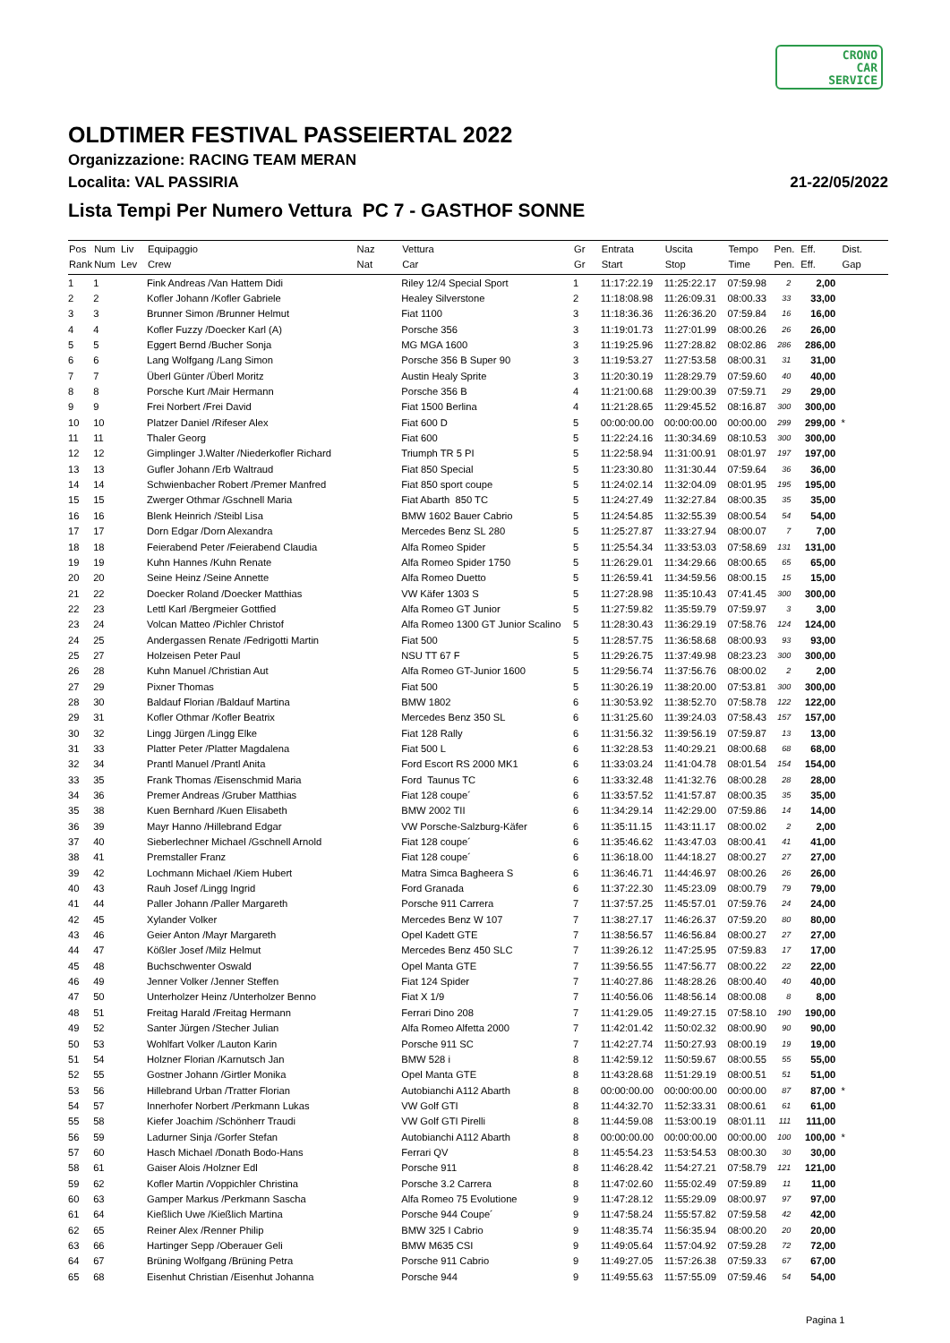CRONO
CAR
SERVICE
OLDTIMER FESTIVAL PASSEIERTAL 2022
Organizzazione: RACING TEAM MERAN
Localita: VAL PASSIRIA 21-22/05/2022
Lista Tempi Per Numero Vettura PC 7 - GASTHOF SONNE
| Pos | Num | Liv | Equipaggio | Naz | Vettura | Gr | Entrata | Uscita | Tempo | Pen. | Eff. | Dist. |
| --- | --- | --- | --- | --- | --- | --- | --- | --- | --- | --- | --- | --- |
| Rank | Num | Lev | Crew | Nat | Car | Gr | Start | Stop | Time | Pen. | Eff. | Gap |
| 1 | 1 | | Fink Andreas /Van Hattem Didi | | Riley 12/4 Special Sport | 1 | 11:17:22.19 | 11:25:22.17 | 07:59.98 | 2 | 2,00 | |
| 2 | 2 | | Kofler Johann /Kofler Gabriele | | Healey Silverstone | 2 | 11:18:08.98 | 11:26:09.31 | 08:00.33 | 33 | 33,00 | |
| 3 | 3 | | Brunner Simon /Brunner Helmut | | Fiat 1100 | 3 | 11:18:36.36 | 11:26:36.20 | 07:59.84 | 16 | 16,00 | |
| 4 | 4 | | Kofler Fuzzy /Doecker Karl (A) | | Porsche 356 | 3 | 11:19:01.73 | 11:27:01.99 | 08:00.26 | 26 | 26,00 | |
| 5 | 5 | | Eggert Bernd /Bucher Sonja | | MG MGA 1600 | 3 | 11:19:25.96 | 11:27:28.82 | 08:02.86 | 286 | 286,00 | |
| 6 | 6 | | Lang Wolfgang /Lang Simon | | Porsche 356 B Super 90 | 3 | 11:19:53.27 | 11:27:53.58 | 08:00.31 | 31 | 31,00 | |
| 7 | 7 | | Überl Günter /Überl Moritz | | Austin Healy Sprite | 3 | 11:20:30.19 | 11:28:29.79 | 07:59.60 | 40 | 40,00 | |
| 8 | 8 | | Porsche Kurt /Mair Hermann | | Porsche 356 B | 4 | 11:21:00.68 | 11:29:00.39 | 07:59.71 | 29 | 29,00 | |
| 9 | 9 | | Frei Norbert /Frei David | | Fiat 1500 Berlina | 4 | 11:21:28.65 | 11:29:45.52 | 08:16.87 | 300 | 300,00 | |
| 10 | 10 | | Platzer Daniel /Rifeser Alex | | Fiat 600 D | 5 | 00:00:00.00 | 00:00:00.00 | 00:00.00 | 299 | 299,00 | * |
| 11 | 11 | | Thaler Georg | | Fiat 600 | 5 | 11:22:24.16 | 11:30:34.69 | 08:10.53 | 300 | 300,00 | |
| 12 | 12 | | Gimplinger J.Walter /Niederkofler Richard | | Triumph TR 5 PI | 5 | 11:22:58.94 | 11:31:00.91 | 08:01.97 | 197 | 197,00 | |
| 13 | 13 | | Gufler Johann /Erb Waltraud | | Fiat 850 Special | 5 | 11:23:30.80 | 11:31:30.44 | 07:59.64 | 36 | 36,00 | |
| 14 | 14 | | Schwienbacher Robert /Premer Manfred | | Fiat 850 sport coupe | 5 | 11:24:02.14 | 11:32:04.09 | 08:01.95 | 195 | 195,00 | |
| 15 | 15 | | Zwerger Othmar /Gschnell Maria | | Fiat Abarth 850 TC | 5 | 11:24:27.49 | 11:32:27.84 | 08:00.35 | 35 | 35,00 | |
| 16 | 16 | | Blenk Heinrich /Steibl Lisa | | BMW 1602 Bauer Cabrio | 5 | 11:24:54.85 | 11:32:55.39 | 08:00.54 | 54 | 54,00 | |
| 17 | 17 | | Dorn Edgar /Dorn Alexandra | | Mercedes Benz SL 280 | 5 | 11:25:27.87 | 11:33:27.94 | 08:00.07 | 7 | 7,00 | |
| 18 | 18 | | Feierabend Peter /Feierabend Claudia | | Alfa Romeo Spider | 5 | 11:25:54.34 | 11:33:53.03 | 07:58.69 | 131 | 131,00 | |
| 19 | 19 | | Kuhn Hannes /Kuhn Renate | | Alfa Romeo Spider 1750 | 5 | 11:26:29.01 | 11:34:29.66 | 08:00.65 | 65 | 65,00 | |
| 20 | 20 | | Seine Heinz /Seine Annette | | Alfa Romeo Duetto | 5 | 11:26:59.41 | 11:34:59.56 | 08:00.15 | 15 | 15,00 | |
| 21 | 22 | | Doecker Roland /Doecker Matthias | | VW Käfer 1303 S | 5 | 11:27:28.98 | 11:35:10.43 | 07:41.45 | 300 | 300,00 | |
| 22 | 23 | | Lettl Karl /Bergmeier Gottfied | | Alfa Romeo GT Junior | 5 | 11:27:59.82 | 11:35:59.79 | 07:59.97 | 3 | 3,00 | |
| 23 | 24 | | Volcan Matteo /Pichler Christof | | Alfa Romeo 1300 GT Junior Scalino | 5 | 11:28:30.43 | 11:36:29.19 | 07:58.76 | 124 | 124,00 | |
| 24 | 25 | | Andergassen Renate /Fedrigotti Martin | | Fiat 500 | 5 | 11:28:57.75 | 11:36:58.68 | 08:00.93 | 93 | 93,00 | |
| 25 | 27 | | Holzeisen Peter Paul | | NSU TT 67 F | 5 | 11:29:26.75 | 11:37:49.98 | 08:23.23 | 300 | 300,00 | |
| 26 | 28 | | Kuhn Manuel /Christian Aut | | Alfa Romeo GT-Junior 1600 | 5 | 11:29:56.74 | 11:37:56.76 | 08:00.02 | 2 | 2,00 | |
| 27 | 29 | | Pixner Thomas | | Fiat 500 | 5 | 11:30:26.19 | 11:38:20.00 | 07:53.81 | 300 | 300,00 | |
| 28 | 30 | | Baldauf Florian /Baldauf Martina | | BMW 1802 | 6 | 11:30:53.92 | 11:38:52.70 | 07:58.78 | 122 | 122,00 | |
| 29 | 31 | | Kofler Othmar /Kofler Beatrix | | Mercedes Benz 350 SL | 6 | 11:31:25.60 | 11:39:24.03 | 07:58.43 | 157 | 157,00 | |
| 30 | 32 | | Lingg Jürgen /Lingg Elke | | Fiat 128 Rally | 6 | 11:31:56.32 | 11:39:56.19 | 07:59.87 | 13 | 13,00 | |
| 31 | 33 | | Platter Peter /Platter Magdalena | | Fiat 500 L | 6 | 11:32:28.53 | 11:40:29.21 | 08:00.68 | 68 | 68,00 | |
| 32 | 34 | | Prantl Manuel /Prantl Anita | | Ford Escort RS 2000 MK1 | 6 | 11:33:03.24 | 11:41:04.78 | 08:01.54 | 154 | 154,00 | |
| 33 | 35 | | Frank Thomas /Eisenschmid Maria | | Ford Taunus TC | 6 | 11:33:32.48 | 11:41:32.76 | 08:00.28 | 28 | 28,00 | |
| 34 | 36 | | Premer Andreas /Gruber Matthias | | Fiat 128 coupe´ | 6 | 11:33:57.52 | 11:41:57.87 | 08:00.35 | 35 | 35,00 | |
| 35 | 38 | | Kuen Bernhard /Kuen Elisabeth | | BMW 2002 TII | 6 | 11:34:29.14 | 11:42:29.00 | 07:59.86 | 14 | 14,00 | |
| 36 | 39 | | Mayr Hanno /Hillebrand Edgar | | VW Porsche-Salzburg-Käfer | 6 | 11:35:11.15 | 11:43:11.17 | 08:00.02 | 2 | 2,00 | |
| 37 | 40 | | Sieberlechner Michael /Gschnell Arnold | | Fiat 128 coupe´ | 6 | 11:35:46.62 | 11:43:47.03 | 08:00.41 | 41 | 41,00 | |
| 38 | 41 | | Premstaller Franz | | Fiat 128 coupe´ | 6 | 11:36:18.00 | 11:44:18.27 | 08:00.27 | 27 | 27,00 | |
| 39 | 42 | | Lochmann Michael /Kiem Hubert | | Matra Simca Bagheera S | 6 | 11:36:46.71 | 11:44:46.97 | 08:00.26 | 26 | 26,00 | |
| 40 | 43 | | Rauh Josef /Lingg Ingrid | | Ford Granada | 6 | 11:37:22.30 | 11:45:23.09 | 08:00.79 | 79 | 79,00 | |
| 41 | 44 | | Paller Johann /Paller Margareth | | Porsche 911 Carrera | 7 | 11:37:57.25 | 11:45:57.01 | 07:59.76 | 24 | 24,00 | |
| 42 | 45 | | Xylander Volker | | Mercedes Benz W 107 | 7 | 11:38:27.17 | 11:46:26.37 | 07:59.20 | 80 | 80,00 | |
| 43 | 46 | | Geier Anton /Mayr Margareth | | Opel Kadett GTE | 7 | 11:38:56.57 | 11:46:56.84 | 08:00.27 | 27 | 27,00 | |
| 44 | 47 | | Kößler Josef /Milz Helmut | | Mercedes Benz 450 SLC | 7 | 11:39:26.12 | 11:47:25.95 | 07:59.83 | 17 | 17,00 | |
| 45 | 48 | | Buchschwenter Oswald | | Opel Manta GTE | 7 | 11:39:56.55 | 11:47:56.77 | 08:00.22 | 22 | 22,00 | |
| 46 | 49 | | Jenner Volker /Jenner Steffen | | Fiat 124 Spider | 7 | 11:40:27.86 | 11:48:28.26 | 08:00.40 | 40 | 40,00 | |
| 47 | 50 | | Unterholzer Heinz /Unterholzer Benno | | Fiat X 1/9 | 7 | 11:40:56.06 | 11:48:56.14 | 08:00.08 | 8 | 8,00 | |
| 48 | 51 | | Freitag Harald /Freitag Hermann | | Ferrari Dino 208 | 7 | 11:41:29.05 | 11:49:27.15 | 07:58.10 | 190 | 190,00 | |
| 49 | 52 | | Santer Jürgen /Stecher Julian | | Alfa Romeo Alfetta 2000 | 7 | 11:42:01.42 | 11:50:02.32 | 08:00.90 | 90 | 90,00 | |
| 50 | 53 | | Wohlfart Volker /Lauton Karin | | Porsche 911 SC | 7 | 11:42:27.74 | 11:50:27.93 | 08:00.19 | 19 | 19,00 | |
| 51 | 54 | | Holzner Florian /Karnutsch Jan | | BMW 528 i | 8 | 11:42:59.12 | 11:50:59.67 | 08:00.55 | 55 | 55,00 | |
| 52 | 55 | | Gostner Johann /Girtler Monika | | Opel Manta GTE | 8 | 11:43:28.68 | 11:51:29.19 | 08:00.51 | 51 | 51,00 | |
| 53 | 56 | | Hillebrand Urban /Tratter Florian | | Autobianchi A112 Abarth | 8 | 00:00:00.00 | 00:00:00.00 | 00:00.00 | 87 | 87,00 | * |
| 54 | 57 | | Innerhofer Norbert /Perkmann Lukas | | VW Golf GTI | 8 | 11:44:32.70 | 11:52:33.31 | 08:00.61 | 61 | 61,00 | |
| 55 | 58 | | Kiefer Joachim /Schönherr Traudi | | VW Golf GTI Pirelli | 8 | 11:44:59.08 | 11:53:00.19 | 08:01.11 | 111 | 111,00 | |
| 56 | 59 | | Ladurner Sinja /Gorfer Stefan | | Autobianchi A112 Abarth | 8 | 00:00:00.00 | 00:00:00.00 | 00:00.00 | 100 | 100,00 | * |
| 57 | 60 | | Hasch Michael /Donath Bodo-Hans | | Ferrari QV | 8 | 11:45:54.23 | 11:53:54.53 | 08:00.30 | 30 | 30,00 | |
| 58 | 61 | | Gaiser Alois /Holzner Edl | | Porsche 911 | 8 | 11:46:28.42 | 11:54:27.21 | 07:58.79 | 121 | 121,00 | |
| 59 | 62 | | Kofler Martin /Voppichler Christina | | Porsche 3.2 Carrera | 8 | 11:47:02.60 | 11:55:02.49 | 07:59.89 | 11 | 11,00 | |
| 60 | 63 | | Gamper Markus /Perkmann Sascha | | Alfa Romeo 75 Evolutione | 9 | 11:47:28.12 | 11:55:29.09 | 08:00.97 | 97 | 97,00 | |
| 61 | 64 | | Kießlich Uwe /Kießlich Martina | | Porsche 944 Coupe´ | 9 | 11:47:58.24 | 11:55:57.82 | 07:59.58 | 42 | 42,00 | |
| 62 | 65 | | Reiner Alex /Renner Philip | | BMW 325 I Cabrio | 9 | 11:48:35.74 | 11:56:35.94 | 08:00.20 | 20 | 20,00 | |
| 63 | 66 | | Hartinger Sepp /Oberauer Geli | | BMW M635 CSI | 9 | 11:49:05.64 | 11:57:04.92 | 07:59.28 | 72 | 72,00 | |
| 64 | 67 | | Brüning Wolfgang /Brüning Petra | | Porsche 911 Cabrio | 9 | 11:49:27.05 | 11:57:26.38 | 07:59.33 | 67 | 67,00 | |
| 65 | 68 | | Eisenhut Christian /Eisenhut Johanna | | Porsche 944 | 9 | 11:49:55.63 | 11:57:55.09 | 07:59.46 | 54 | 54,00 | |
Pagina 1